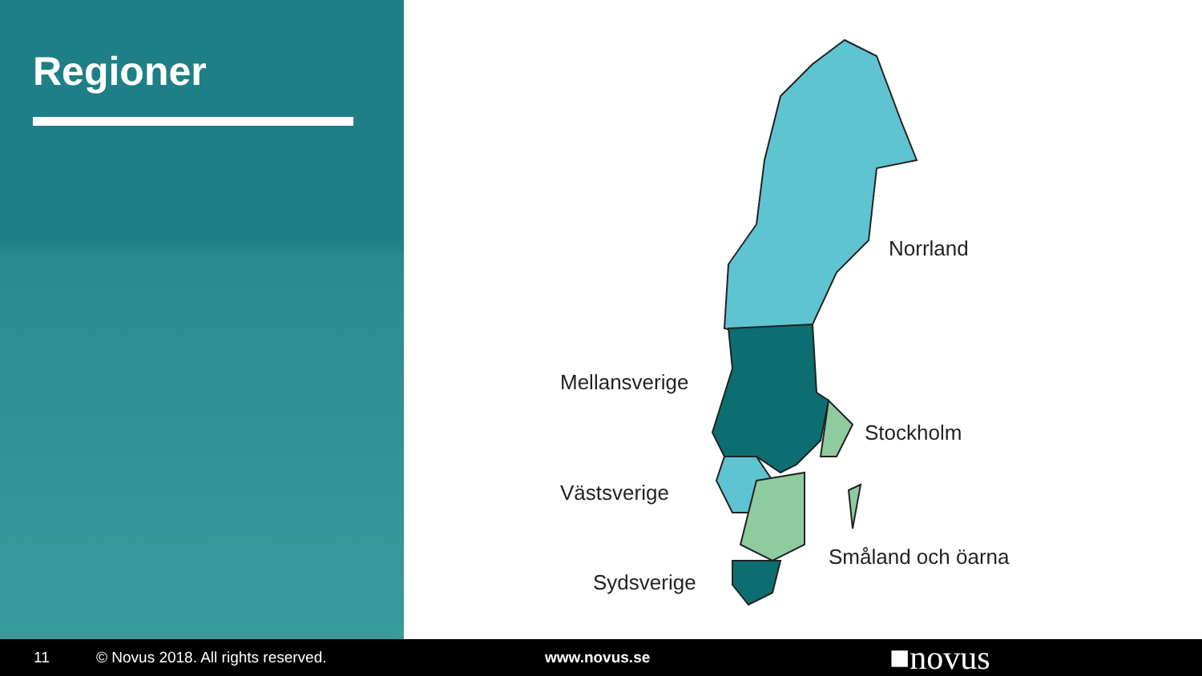Regioner
Norrland
Mellansverige
Stockholm
Västsverige
Småland och öarna
Sydsverige
11 © Novus 2018. All rights reserved. www.novus.se ■novus